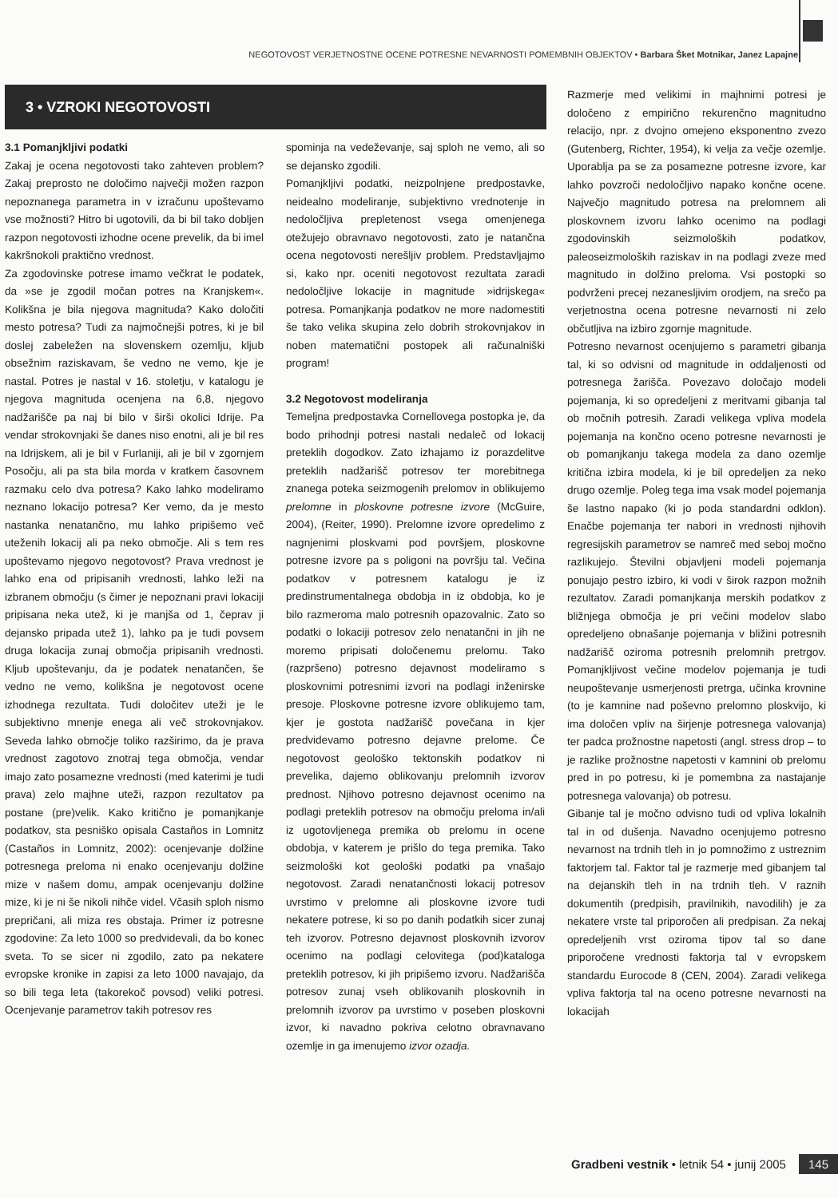NEGOTOVOST VERJETNOSTNE OCENE POTRESNE NEVARNOSTI POMEMBNIH OBJEKTOV • Barbara Šket Motnikar, Janez Lapajne
3 • VZROKI NEGOTOVOSTI
3.1 Pomanjkljivi podatki
Zakaj je ocena negotovosti tako zahteven problem? Zakaj preprosto ne določimo največji možen razpon nepoznanega parametra in v izračunu upoštevamo vse možnosti? Hitro bi ugotovili, da bi bil tako dobljen razpon negotovosti izhodne ocene prevelik, da bi imel kakršnokoli praktično vrednost.
Za zgodovinske potrese imamo večkrat le podatek, da »se je zgodil močan potres na Kranjskem«. Kolikšna je bila njegova magnituda? Kako določiti mesto potresa? Tudi za najmočnejši potres, ki je bil doslej zabeležen na slovenskem ozemlju, kljub obsežnim raziskavam, še vedno ne vemo, kje je nastal. Potres je nastal v 16. stoletju, v katalogu je njegova magnituda ocenjena na 6,8, njegovo nadžarišče pa naj bi bilo v širši okolici Idrije. Pa vendar strokovnjaki še danes niso enotni, ali je bil res na Idrijskem, ali je bil v Furlaniji, ali je bil v zgornjem Posočju, ali pa sta bila morda v kratkem časovnem razmaku celo dva potresa? Kako lahko modeliramo neznano lokacijo potresa? Ker vemo, da je mesto nastanka nenatančno, mu lahko pripišemo več uteženih lokacij ali pa neko območje. Ali s tem res upoštevamo njegovo negotovost? Prava vrednost je lahko ena od pripisanih vrednosti, lahko leži na izbranem območju (s čimer je nepoznani pravi lokaciji pripisana neka utež, ki je manjša od 1, čeprav ji dejansko pripada utež 1), lahko pa je tudi povsem druga lokacija zunaj območja pripisanih vrednosti. Kljub upoštevanju, da je podatek nenatančen, še vedno ne vemo, kolikšna je negotovost ocene izhodnega rezultata. Tudi določitev uteži je le subjektivno mnenje enega ali več strokovnjakov. Seveda lahko območje toliko razširimo, da je prava vrednost zagotovo znotraj tega območja, vendar imajo zato posamezne vrednosti (med katerimi je tudi prava) zelo majhne uteži, razpon rezultatov pa postane (pre)velik. Kako kritično je pomanjkanje podatkov, sta pesniško opisala Castaños in Lomnitz (Castaños in Lomnitz, 2002): ocenjevanje dolžine potresnega preloma ni enako ocenjevanju dolžine mize v našem domu, ampak ocenjevanju dolžine mize, ki je ni še nikoli nihče videl. Včasih sploh nismo prepričani, ali miza res obstaja. Primer iz potresne zgodovine: Za leto 1000 so predvidevali, da bo konec sveta. To se sicer ni zgodilo, zato pa nekatere evropske kronike in zapisi za leto 1000 navajajo, da so bili tega leta (takorekoč povsod) veliki potresi. Ocenjevanje parametrov takih potresov res
spominja na vedeževanje, saj sploh ne vemo, ali so se dejansko zgodili.
Pomanjkljivi podatki, neizpolnjene predpostavke, neidealno modeliranje, subjektivno vrednotenje in nedoločljiva prepletenost vsega omenjenega otežujejo obravnavo negotovosti, zato je natančna ocena negotovosti nerešljiv problem. Predstavljajmo si, kako npr. oceniti negotovost rezultata zaradi nedoločljive lokacije in magnitude »idrijskega« potresa. Pomanjkanja podatkov ne more nadomestiti še tako velika skupina zelo dobrih strokovnjakov in noben matematični postopek ali računalniški program!
3.2 Negotovost modeliranja
Temeljna predpostavka Cornellovega postopka je, da bodo prihodnji potresi nastali nedaleč od lokacij preteklih dogodkov. Zato izhajamo iz porazdelitve preteklih nadžarišč potresov ter morebitnega znanega poteka seizmogenih prelomov in oblikujemo prelomne in ploskovne potresne izvore (McGuire, 2004), (Reiter, 1990). Prelomne izvore opredelimo z nagnjenimi ploskvami pod površjem, ploskovne potresne izvore pa s poligoni na površju tal. Večina podatkov v potresnem katalogu je iz predinstrumentalnega obdobja in iz obdobja, ko je bilo razmeroma malo potresnih opazovalnic. Zato so podatki o lokaciji potresov zelo nenatančni in jih ne moremo pripisati določenemu prelomu. Tako (razpršeno) potresno dejavnost modeliramo s ploskovnimi potresnimi izvori na podlagi inženirske presoje. Ploskovne potresne izvore oblikujemo tam, kjer je gostota nadžarišč povečana in kjer predvidevamo potresno dejavne prelome. Če negotovost geološko tektonskih podatkov ni prevelika, dajemo oblikovanju prelomnih izvorov prednost. Njihovo potresno dejavnost ocenimo na podlagi preteklih potresov na območju preloma in/ali iz ugotovljenega premika ob prelomu in ocene obdobja, v katerem je prišlo do tega premika. Tako seizmološki kot geološki podatki pa vnašajo negotovost. Zaradi nenatančnosti lokacij potresov uvrstimo v prelomne ali ploskovne izvore tudi nekatere potrese, ki so po danih podatkih sicer zunaj teh izvorov. Potresno dejavnost ploskovnih izvorov ocenimo na podlagi celovitega (pod)kataloga preteklih potresov, ki jih pripišemo izvoru. Nadžarišča potresov zunaj vseh oblikovanih ploskovnih in prelomnih izvorov pa uvrstimo v poseben ploskovni izvor, ki navadno pokriva celotno obravnavano ozemlje in ga imenujemo izvor ozadja.
Razmerje med velikimi in majhnimi potresi je določeno z empirično rekurenčno magnitudno relacijo, npr. z dvojno omejeno eksponentno zvezo (Gutenberg, Richter, 1954), ki velja za večje ozemlje. Uporablja pa se za posamezne potresne izvore, kar lahko povzroči nedoločljivo napako končne ocene. Največjo magnitudo potresa na prelomnem ali ploskovnem izvoru lahko ocenimo na podlagi zgodovinskih seizmoloških podatkov, paleoseizmoloških raziskav in na podlagi zveze med magnitudo in dolžino preloma. Vsi postopki so podvrženi precej nezanesljivim orodjem, na srečo pa verjetnostna ocena potresne nevarnosti ni zelo občutljiva na izbiro zgornje magnitude.
Potresno nevarnost ocenjujemo s parametri gibanja tal, ki so odvisni od magnitude in oddaljenosti od potresnega žarišča. Povezavo določajo modeli pojemanja, ki so opredeljeni z meritvami gibanja tal ob močnih potresih. Zaradi velikega vpliva modela pojemanja na končno oceno potresne nevarnosti je ob pomanjkanju takega modela za dano ozemlje kritična izbira modela, ki je bil opredeljen za neko drugo ozemlje. Poleg tega ima vsak model pojemanja še lastno napako (ki jo poda standardni odklon). Enačbe pojemanja ter nabori in vrednosti njihovih regresijskih parametrov se namreč med seboj močno razlikujejo. Številni objavljeni modeli pojemanja ponujajo pestro izbiro, ki vodi v širok razpon možnih rezultatov. Zaradi pomanjkanja merskih podatkov z bližnjega območja je pri večini modelov slabo opredeljeno obnašanje pojemanja v bližini potresnih nadžarišč oziroma potresnih prelomnih pretrgov. Pomanjkljivost večine modelov pojemanja je tudi neupoštevanje usmerjenosti pretrga, učinka krovnine (to je kamnine nad poševno prelomno ploskvijo, ki ima določen vpliv na širjenje potresnega valovanja) ter padca prožnostne napetosti (angl. stress drop – to je razlike prožnostne napetosti v kamnini ob prelomu pred in po potresu, ki je pomembna za nastajanje potresnega valovanja) ob potresu.
Gibanje tal je močno odvisno tudi od vpliva lokalnih tal in od dušenja. Navadno ocenjujemo potresno nevarnost na trdnih tleh in jo pomnožimo z ustreznim faktorjem tal. Faktor tal je razmerje med gibanjem tal na dejanskih tleh in na trdnih tleh. V raznih dokumentih (predpisih, pravilnikih, navodilih) je za nekatere vrste tal priporočen ali predpisan. Za nekaj opredeljenih vrst oziroma tipov tal so dane priporočene vrednosti faktorja tal v evropskem standardu Eurocode 8 (CEN, 2004). Zaradi velikega vpliva faktorja tal na oceno potresne nevarnosti na lokacijah
Gradbeni vestnik • letnik 54 • junij 2005 145